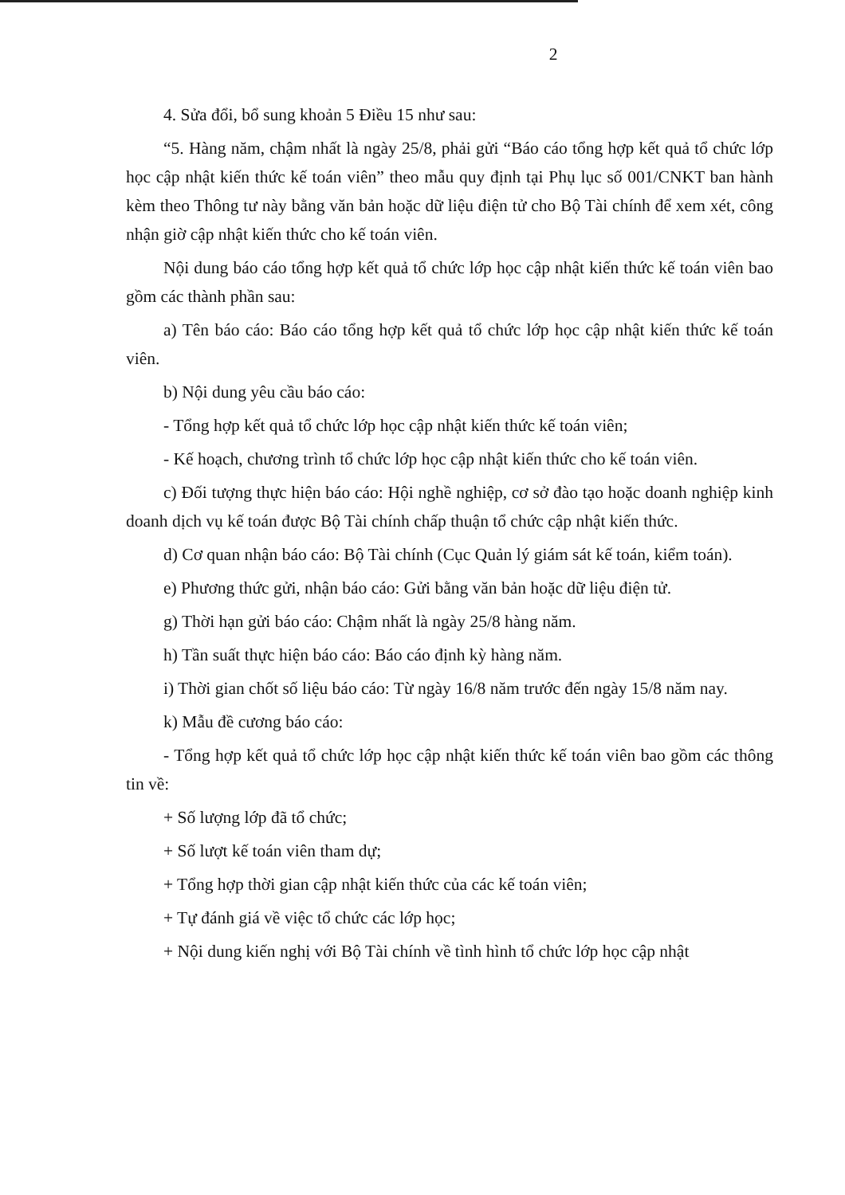2
4. Sửa đổi, bổ sung khoản 5 Điều 15 như sau:
“5. Hàng năm, chậm nhất là ngày 25/8, phải gửi “Báo cáo tổng hợp kết quả tổ chức lớp học cập nhật kiến thức kế toán viên” theo mẫu quy định tại Phụ lục số 001/CNKT ban hành kèm theo Thông tư này bằng văn bản hoặc dữ liệu điện tử cho Bộ Tài chính để xem xét, công nhận giờ cập nhật kiến thức cho kế toán viên.
Nội dung báo cáo tổng hợp kết quả tổ chức lớp học cập nhật kiến thức kế toán viên bao gồm các thành phần sau:
a) Tên báo cáo: Báo cáo tổng hợp kết quả tổ chức lớp học cập nhật kiến thức kế toán viên.
b) Nội dung yêu cầu báo cáo:
- Tổng hợp kết quả tổ chức lớp học cập nhật kiến thức kế toán viên;
- Kế hoạch, chương trình tổ chức lớp học cập nhật kiến thức cho kế toán viên.
c) Đối tượng thực hiện báo cáo: Hội nghề nghiệp, cơ sở đào tạo hoặc doanh nghiệp kinh doanh dịch vụ kế toán được Bộ Tài chính chấp thuận tổ chức cập nhật kiến thức.
d) Cơ quan nhận báo cáo: Bộ Tài chính (Cục Quản lý giám sát kế toán, kiểm toán).
e) Phương thức gửi, nhận báo cáo: Gửi bằng văn bản hoặc dữ liệu điện tử.
g) Thời hạn gửi báo cáo: Chậm nhất là ngày 25/8 hàng năm.
h) Tần suất thực hiện báo cáo: Báo cáo định kỳ hàng năm.
i) Thời gian chốt số liệu báo cáo: Từ ngày 16/8 năm trước đến ngày 15/8 năm nay.
k) Mẫu đề cương báo cáo:
- Tổng hợp kết quả tổ chức lớp học cập nhật kiến thức kế toán viên bao gồm các thông tin về:
+ Số lượng lớp đã tổ chức;
+ Số lượt kế toán viên tham dự;
+ Tổng hợp thời gian cập nhật kiến thức của các kế toán viên;
+ Tự đánh giá về việc tổ chức các lớp học;
+ Nội dung kiến nghị với Bộ Tài chính về tình hình tổ chức lớp học cập nhật